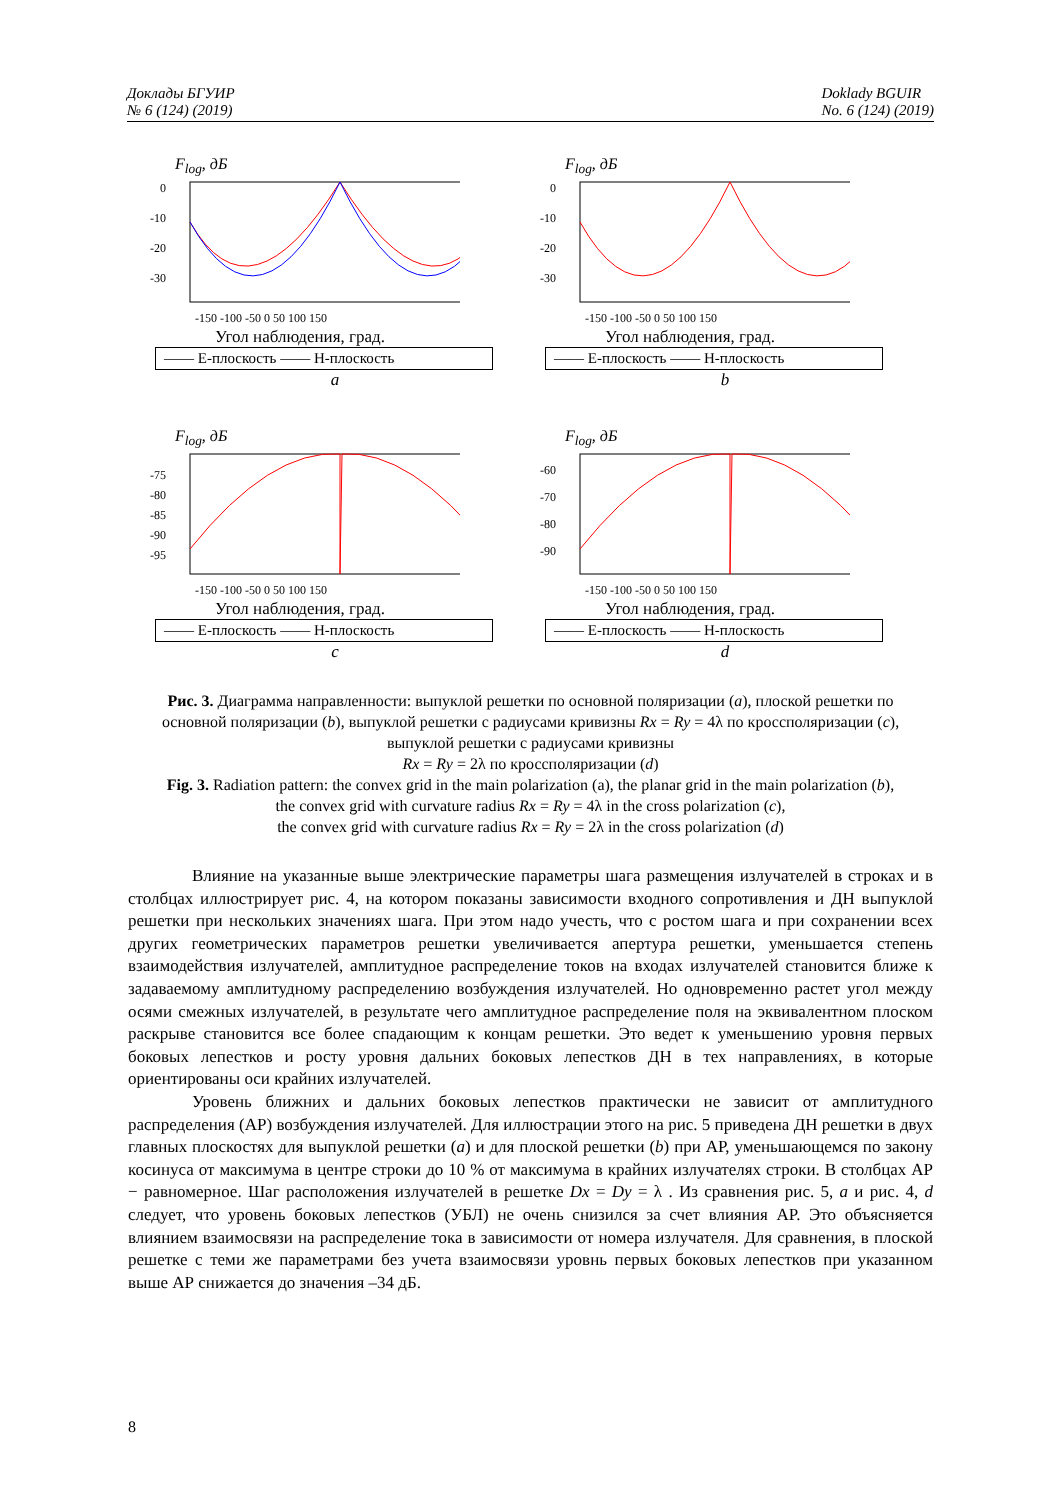Доклады БГУИР
№ 6 (124) (2019)
Doklady BGUIR
No. 6 (124) (2019)
F<sub>log</sub>, дБ
0
-10
-20
-30
-150 -100 -50 0 50 100 150
Угол наблюдения, град.
—— Е-плоскость —— Н-плоскость
a
F<sub>log</sub>, дБ
0
-10
-20
-30
-150 -100 -50 0 50 100 150
Угол наблюдения, град.
—— Е-плоскость —— Н-плоскость
b
F<sub>log</sub>, дБ
-75
-80
-85
-90
-95
-150 -100 -50 0 50 100 150
Угол наблюдения, град.
—— Е-плоскость —— Н-плоскость
c
F<sub>log</sub>, дБ
-60
-70
-80
-90
-150 -100 -50 0 50 100 150
Угол наблюдения, град.
—— Е-плоскость —— Н-плоскость
d
Рис. 3. Диаграмма направленности: выпуклой решетки по основной поляризации (a), плоской решетки по основной поляризации (b), выпуклой решетки с радиусами кривизны Rx = Ry = 4λ по кроссполяризации (c), выпуклой решетки с радиусами кривизны
Rx = Ry = 2λ по кроссполяризации (d)
Fig. 3. Radiation pattern: the convex grid in the main polarization (a), the planar grid in the main polarization (b),
the convex grid with curvature radius Rx = Ry = 4λ in the cross polarization (c),
the convex grid with curvature radius Rx = Ry = 2λ in the cross polarization (d)
Влияние на указанные выше электрические параметры шага размещения излучателей в строках и в столбцах иллюстрирует рис. 4, на котором показаны зависимости входного сопротивления и ДН выпуклой решетки при нескольких значениях шага. При этом надо учесть, что с ростом шага и при сохранении всех других геометрических параметров решетки увеличивается апертура решетки, уменьшается степень взаимодействия излучателей, амплитудное распределение токов на входах излучателей становится ближе к задаваемому амплитудному распределению возбуждения излучателей. Но одновременно растет угол между осями смежных излучателей, в результате чего амплитудное распределение поля на эквивалентном плоском раскрыве становится все более спадающим к концам решетки. Это ведет к уменьшению уровня первых боковых лепестков и росту уровня дальних боковых лепестков ДН в тех направлениях, в которые ориентированы оси крайних излучателей.
Уровень ближних и дальних боковых лепестков практически не зависит от амплитудного распределения (АР) возбуждения излучателей. Для иллюстрации этого на рис. 5 приведена ДН решетки в двух главных плоскостях для выпуклой решетки (a) и для плоской решетки (b) при АР, уменьшающемся по закону косинуса от максимума в центре строки до 10 % от максимума в крайних излучателях строки. В столбцах АР − равномерное. Шаг расположения излучателей в решетке Dx = Dy = λ . Из сравнения рис. 5, a и рис. 4, d следует, что уровень боковых лепестков (УБЛ) не очень снизился за счет влияния АР. Это объясняется влиянием взаимосвязи на распределение тока в зависимости от номера излучателя. Для сравнения, в плоской решетке с теми же параметрами без учета взаимосвязи уровнь первых боковых лепестков при указанном выше АР снижается до значения –34 дБ.
8